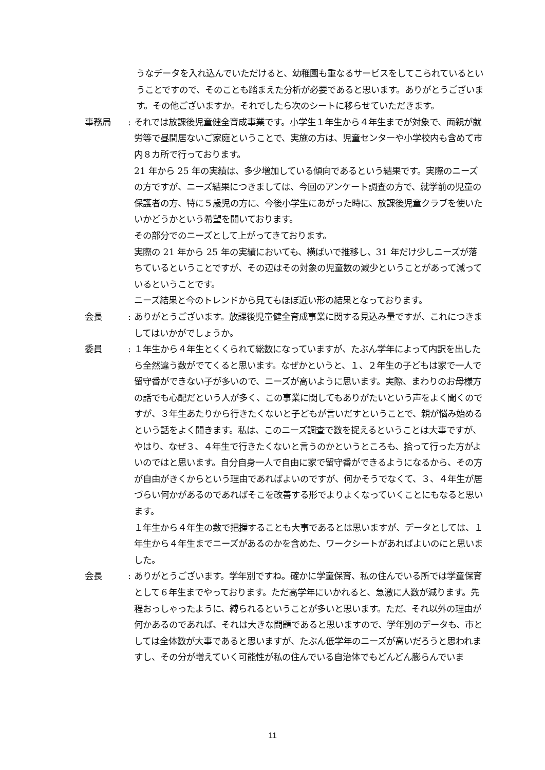うなデータを入れ込んでいただけると、幼稚園も重なるサービスをしてこられているということですので、そのことも踏まえた分析が必要であると思います。ありがとうございます。その他ございますか。それでしたら次のシートに移らせていただきます。
事務局 : それでは放課後児童健全育成事業です。小学生１年生から４年生までが対象で、両親が就労等で昼間居ないご家庭ということで、実施の方は、児童センターや小学校内も含めて市内８カ所で行っております。
21 年から 25 年の実績は、多少増加している傾向であるという結果です。実際のニーズの方ですが、ニーズ結果につきましては、今回のアンケート調査の方で、就学前の児童の保護者の方、特に５歳児の方に、今後小学生にあがった時に、放課後児童クラブを使いたいかどうかという希望を聞いております。
その部分でのニーズとして上がってきております。
実際の 21 年から 25 年の実績においても、横ばいで推移し、31 年だけ少しニーズが落ちているということですが、その辺はその対象の児童数の減少ということがあって減っているということです。
ニーズ結果と今のトレンドから見てもほぼ近い形の結果となっております。
会長 : ありがとうございます。放課後児童健全育成事業に関する見込み量ですが、これにつきましてはいかがでしょうか。
委員 : １年生から４年生とくくられて総数になっていますが、たぶん学年によって内訳を出したら全然違う数がでてくると思います。なぜかというと、１、２年生の子どもは家で一人で留守番ができない子が多いので、ニーズが高いように思います。実際、まわりのお母様方の話でも心配だという人が多く、この事業に関してもありがたいという声をよく聞くのですが、３年生あたりから行きたくないと子どもが言いだすということで、親が悩み始めるという話をよく聞きます。私は、このニーズ調査で数を捉えるということは大事ですが、やはり、なぜ３、４年生で行きたくないと言うのかというところも、拾って行った方がよいのではと思います。自分自身一人で自由に家で留守番ができるようになるから、その方が自由がきくからという理由であればよいのですが、何かそうでなくて、３、４年生が居づらい何かがあるのであればそこを改善する形でよりよくなっていくことにもなると思います。
１年生から４年生の数で把握することも大事であるとは思いますが、データとしては、１年生から４年生までニーズがあるのかを含めた、ワークシートがあればよいのにと思いました。
会長 : ありがとうございます。学年別ですね。確かに学童保育、私の住んでいる所では学童保育として６年生までやっております。ただ高学年にいかれると、急激に人数が減ります。先程おっしゃったように、縛られるということが多いと思います。ただ、それ以外の理由が何かあるのであれば、それは大きな問題であると思いますので、学年別のデータも、市としては全体数が大事であると思いますが、たぶん低学年のニーズが高いだろうと思われますし、その分が増えていく可能性が私の住んでいる自治体でもどんどん膨らんでいま
11